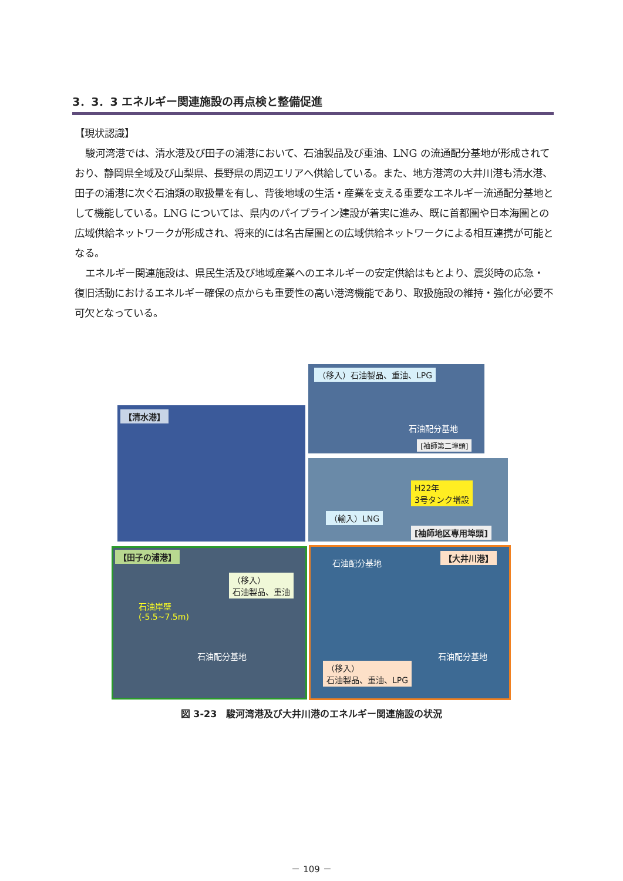3．3．3 エネルギー関連施設の再点検と整備促進
【現状認識】
駿河湾港では、清水港及び田子の浦港において、石油製品及び重油、LNG の流通配分基地が形成されており、静岡県全域及び山梨県、長野県の周辺エリアへ供給している。また、地方港湾の大井川港も清水港、田子の浦港に次ぐ石油類の取扱量を有し、背後地域の生活・産業を支える重要なエネルギー流通配分基地として機能している。LNG については、県内のパイプライン建設が着実に進み、既に首都圏や日本海圏との広域供給ネットワークが形成され、将来的には名古屋圏との広域供給ネットワークによる相互連携が可能となる。
エネルギー関連施設は、県民生活及び地域産業へのエネルギーの安定供給はもとより、震災時の応急・復旧活動におけるエネルギー確保の点からも重要性の高い港湾機能であり、取扱施設の維持・強化が必要不可欠となっている。
【清水港】
（移入）石油製品、重油、LPG
石油配分基地
[袖師第二埠頭]
H22年
3号タンク増設
（輸入）LNG
[袖師地区専用埠頭]
【田子の浦港】
（移入）
石油製品、重油
石油岸壁
(-5.5~7.5m)
石油配分基地
石油配分基地 【大井川港】
石油配分基地
（移入）
石油製品、重油、LPG
図 3-23　駿河湾港及び大井川港のエネルギー関連施設の状況
－ 109 －